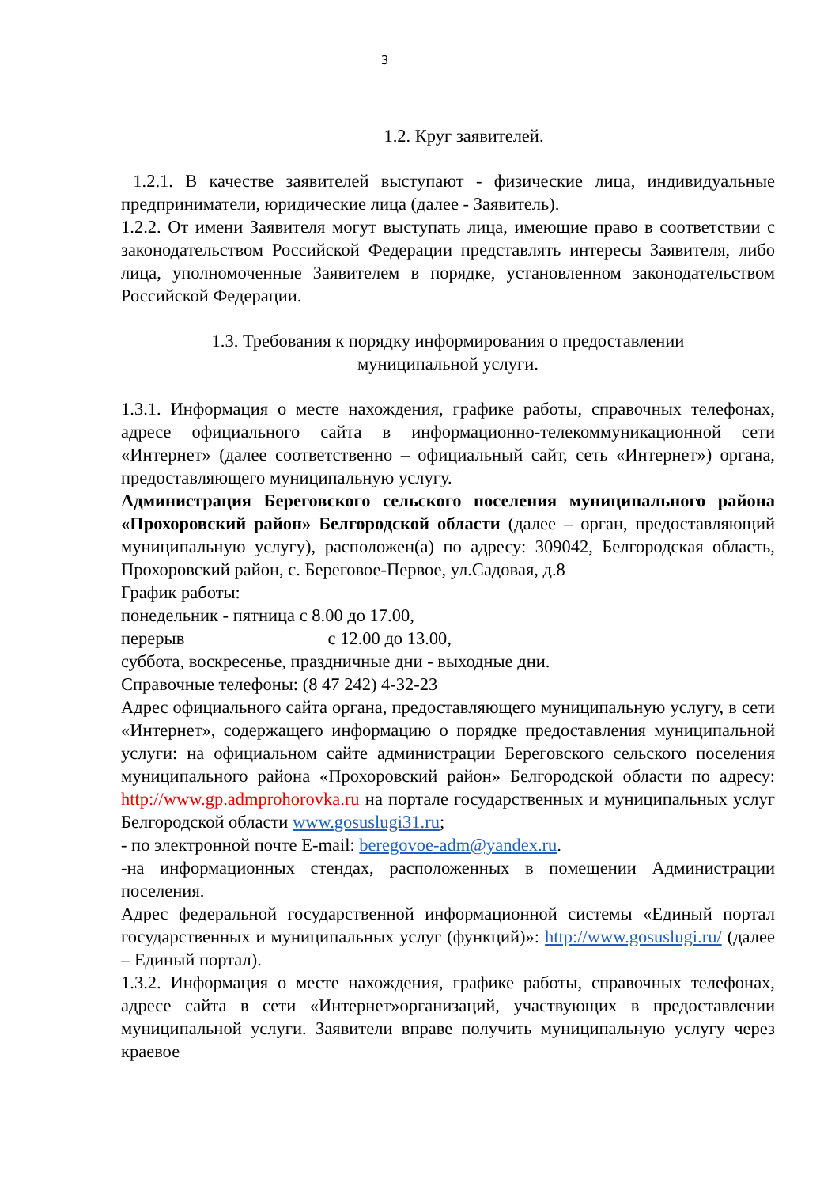3
1.2. Круг заявителей.
1.2.1. В качестве заявителей выступают - физические лица, индивидуальные предприниматели, юридические лица (далее - Заявитель).
1.2.2. От имени Заявителя могут выступать лица, имеющие право в соответствии с законодательством Российской Федерации представлять интересы Заявителя, либо лица, уполномоченные Заявителем в порядке, установленном законодательством Российской Федерации.
1.3. Требования к порядку информирования о предоставлении
муниципальной услуги.
1.3.1. Информация о месте нахождения, графике работы, справочных телефонах, адресе официального сайта в информационно-телекоммуникационной сети «Интернет» (далее соответственно – официальный сайт, сеть «Интернет») органа, предоставляющего муниципальную услугу.
Администрация Береговского сельского поселения муниципального района «Прохоровский район» Белгородской области (далее – орган, предоставляющий муниципальную услугу), расположен(а) по адресу: 309042, Белгородская область, Прохоровский район, с. Береговое-Первое, ул.Садовая, д.8
График работы:
понедельник - пятница с 8.00 до 17.00,
перерыв с 12.00 до 13.00,
суббота, воскресенье, праздничные дни - выходные дни.
Справочные телефоны: (8 47 242) 4-32-23
Адрес официального сайта органа, предоставляющего муниципальную услугу, в сети «Интернет», содержащего информацию о порядке предоставления муниципальной услуги: на официальном сайте администрации Береговского сельского поселения муниципального района «Прохоровский район» Белгородской области по адресу: http://www.gp.admprohorovka.ru на портале государственных и муниципальных услуг Белгородской области www.gosuslugi31.ru;
- по электронной почте E-mail: beregovoe-adm@yandex.ru.
-на информационных стендах, расположенных в помещении Администрации поселения.
Адрес федеральной государственной информационной системы «Единый портал государственных и муниципальных услуг (функций)»: http://www.gosuslugi.ru/ (далее – Единый портал).
1.3.2. Информация о месте нахождения, графике работы, справочных телефонах, адресе сайта в сети «Интернет»организаций, участвующих в предоставлении муниципальной услуги. Заявители вправе получить муниципальную услугу через краевое